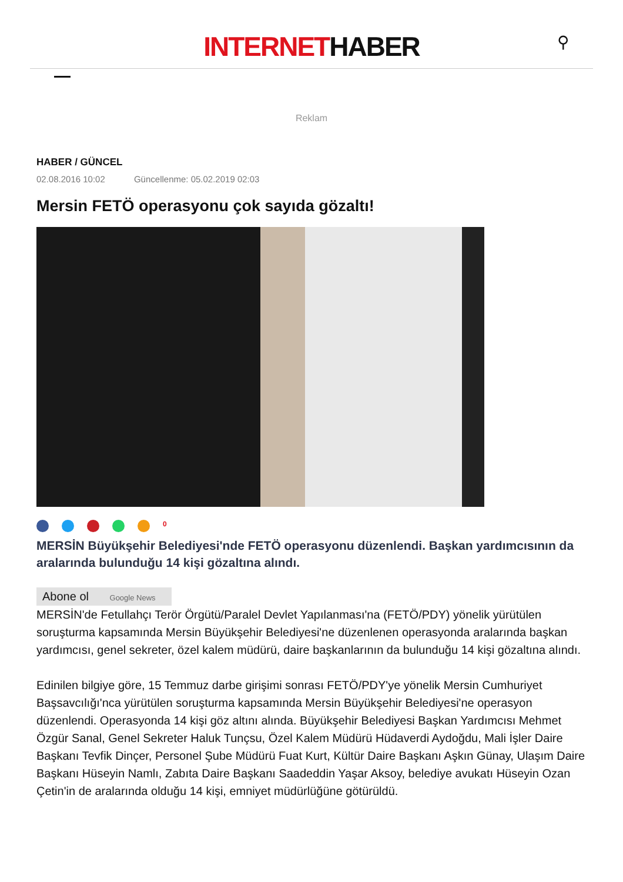INTERNETHABER
⚲
Reklam
HABER / GÜNCEL
02.08.2016 10:02 Güncellenme: 05.02.2019 02:03
Mersin FETÖ operasyonu çok sayıda gözaltı!
0
MERSİN Büyükşehir Belediyesi'nde FETÖ operasyonu düzenlendi. Başkan yardımcısının da aralarında bulunduğu 14 kişi gözaltına alındı.
Abone ol Google News
MERSİN'de Fetullahçı Terör Örgütü/Paralel Devlet Yapılanması'na (FETÖ/PDY) yönelik yürütülen soruşturma kapsamında Mersin Büyükşehir Belediyesi'ne düzenlenen operasyonda aralarında başkan yardımcısı, genel sekreter, özel kalem müdürü, daire başkanlarının da bulunduğu 14 kişi gözaltına alındı.
Edinilen bilgiye göre, 15 Temmuz darbe girişimi sonrası FETÖ/PDY'ye yönelik Mersin Cumhuriyet Başsavcılığı'nca yürütülen soruşturma kapsamında Mersin Büyükşehir Belediyesi'ne operasyon düzenlendi. Operasyonda 14 kişi göz altını alında. Büyükşehir Belediyesi Başkan Yardımcısı Mehmet Özgür Sanal, Genel Sekreter Haluk Tunçsu, Özel Kalem Müdürü Hüdaverdi Aydoğdu, Mali İşler Daire Başkanı Tevfik Dinçer, Personel Şube Müdürü Fuat Kurt, Kültür Daire Başkanı Aşkın Günay, Ulaşım Daire Başkanı Hüseyin Namlı, Zabıta Daire Başkanı Saadeddin Yaşar Aksoy, belediye avukatı Hüseyin Ozan Çetin'in de aralarında olduğu 14 kişi, emniyet müdürlüğüne götürüldü.